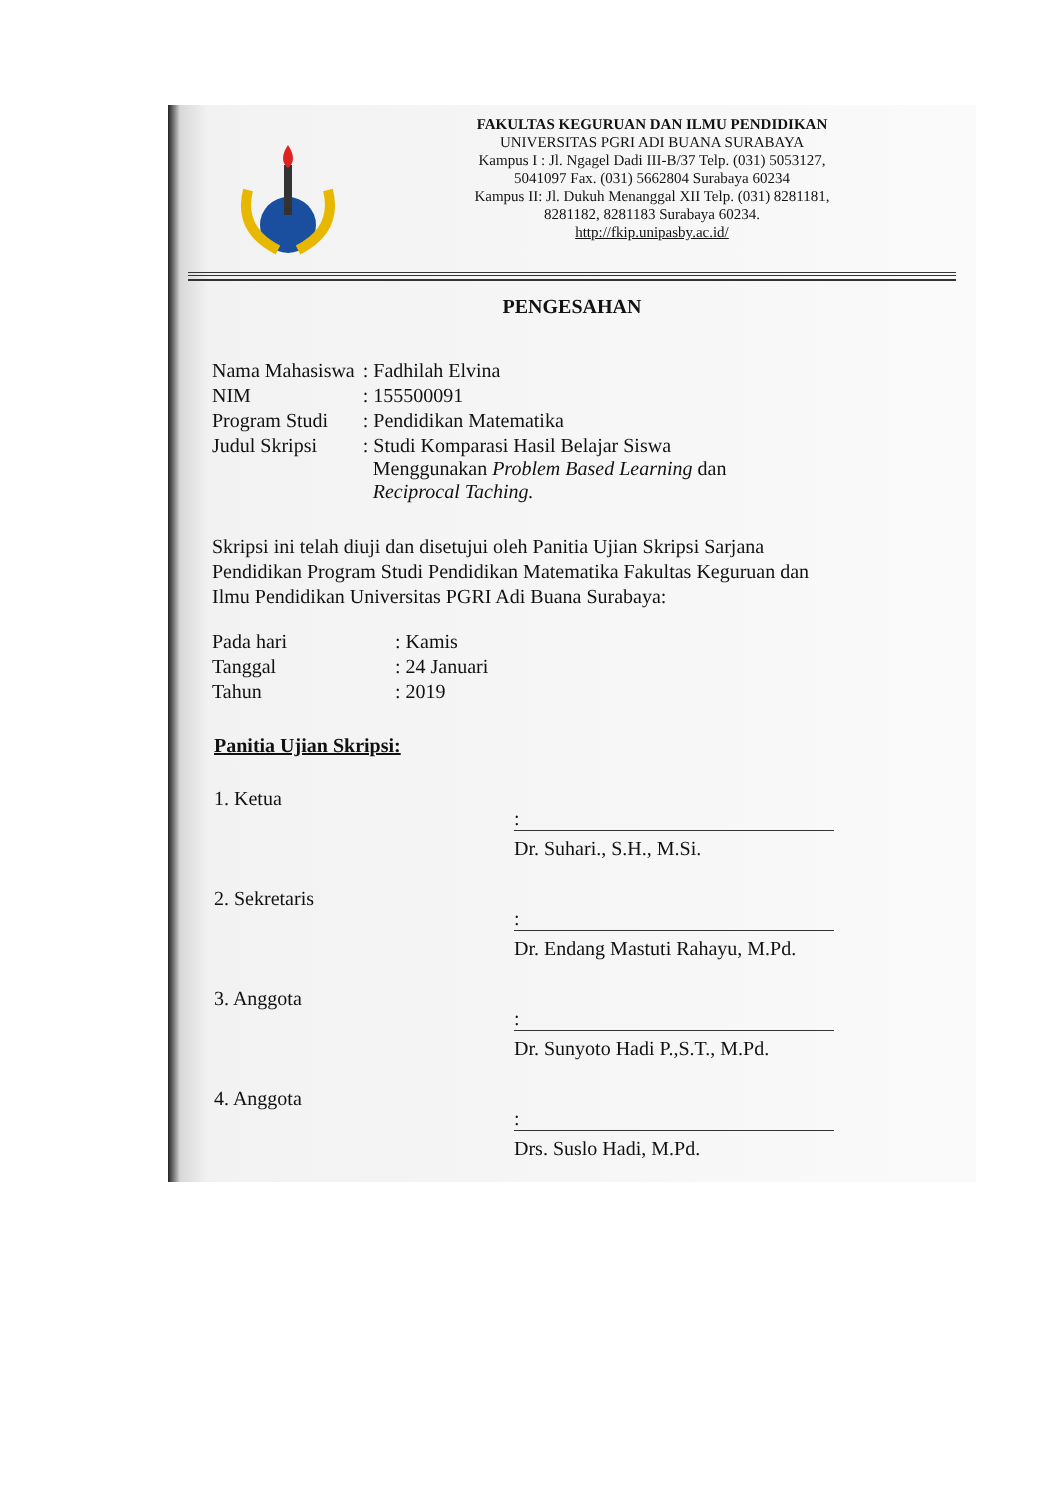FAKULTAS KEGURUAN DAN ILMU PENDIDIKAN
UNIVERSITAS PGRI ADI BUANA SURABAYA
Kampus I : Jl. Ngagel Dadi III-B/37 Telp. (031) 5053127,
5041097 Fax. (031) 5662804 Surabaya 60234
Kampus II: Jl. Dukuh Menanggal XII Telp. (031) 8281181,
8281182, 8281183 Surabaya 60234.
http://fkip.unipasby.ac.id/
PENGESAHAN
| Nama Mahasiswa | : Fadhilah Elvina |
| NIM | : 155500091 |
| Program Studi | : Pendidikan Matematika |
| Judul Skripsi | : Studi Komparasi Hasil Belajar Siswa Menggunakan Problem Based Learning dan Reciprocal Taching. |
Skripsi ini telah diuji dan disetujui oleh Panitia Ujian Skripsi Sarjana Pendidikan Program Studi Pendidikan Matematika Fakultas Keguruan dan Ilmu Pendidikan Universitas PGRI Adi Buana Surabaya:
| Pada hari | : Kamis |
| Tanggal | : 24 Januari |
| Tahun | : 2019 |
Panitia Ujian Skripsi:
1. Ketua
:
Dr. Suhari., S.H., M.Si.
2. Sekretaris
:
Dr. Endang Mastuti Rahayu, M.Pd.
3. Anggota
:
Dr. Sunyoto Hadi P.,S.T., M.Pd.
4. Anggota
:
Drs. Suslo Hadi, M.Pd.